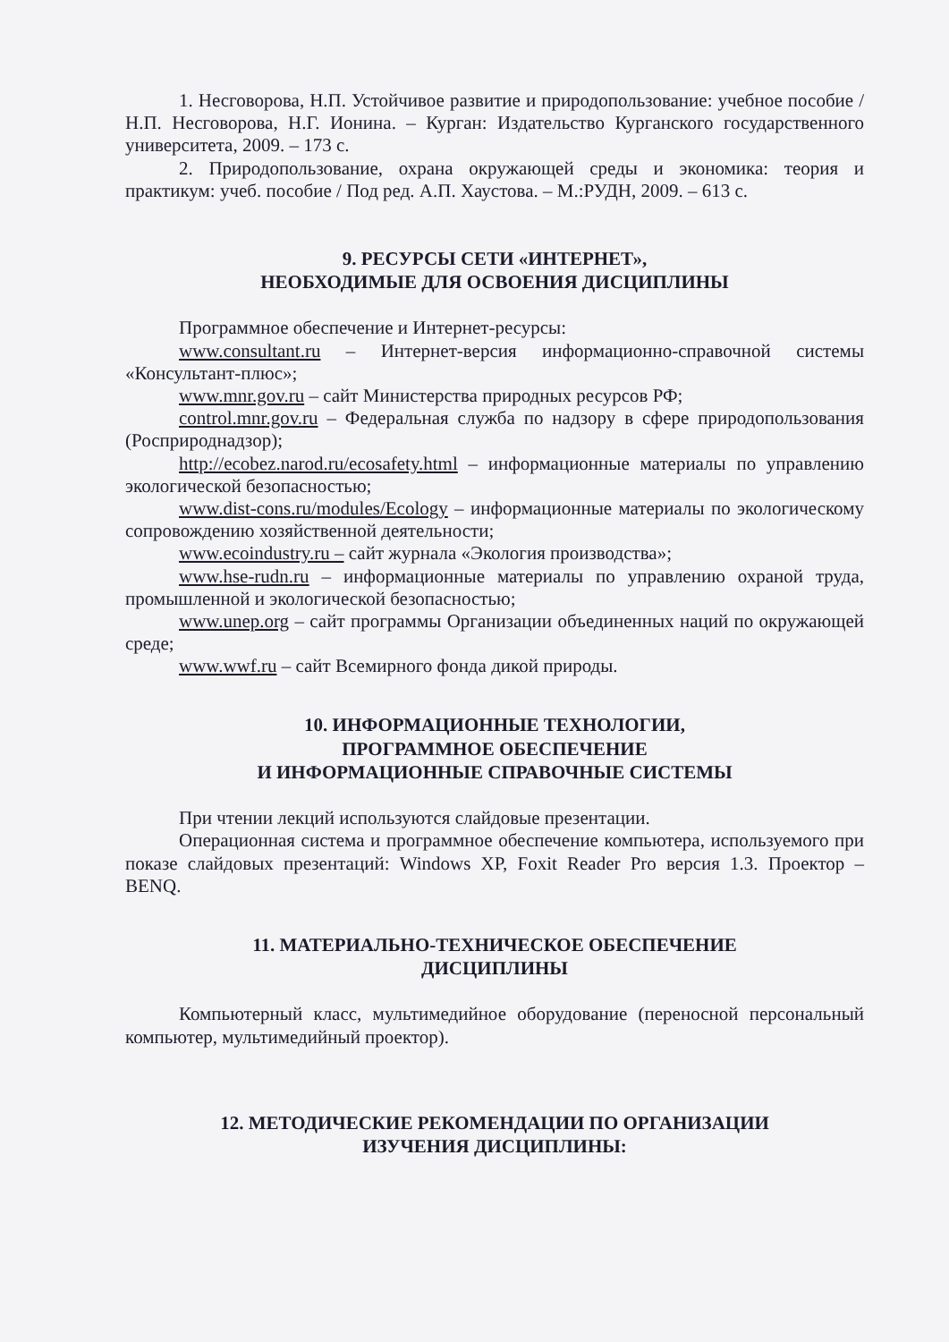1. Несговорова, Н.П. Устойчивое развитие и природопользование: учебное пособие / Н.П. Несговорова, Н.Г. Ионина. – Курган: Издательство Курганского государственного университета, 2009. – 173 с.
2. Природопользование, охрана окружающей среды и экономика: теория и практикум: учеб. пособие / Под ред. А.П. Хаустова. – М.:РУДН, 2009. – 613 с.
9. РЕСУРСЫ СЕТИ «ИНТЕРНЕТ»,
НЕОБХОДИМЫЕ ДЛЯ ОСВОЕНИЯ ДИСЦИПЛИНЫ
Программное обеспечение и Интернет-ресурсы:
www.consultant.ru – Интернет-версия информационно-справочной системы «Консультант-плюс»;
www.mnr.gov.ru – сайт Министерства природных ресурсов РФ;
control.mnr.gov.ru – Федеральная служба по надзору в сфере природопользования (Росприроднадзор);
http://ecobez.narod.ru/ecosafety.html – информационные материалы по управлению экологической безопасностью;
www.dist-cons.ru/modules/Ecology – информационные материалы по экологическому сопровождению хозяйственной деятельности;
www.ecoindustry.ru – сайт журнала «Экология производства»;
www.hse-rudn.ru – информационные материалы по управлению охраной труда, промышленной и экологической безопасностью;
www.unep.org – сайт программы Организации объединенных наций по окружающей среде;
www.wwf.ru – сайт Всемирного фонда дикой природы.
10. ИНФОРМАЦИОННЫЕ ТЕХНОЛОГИИ,
ПРОГРАММНОЕ ОБЕСПЕЧЕНИЕ
И ИНФОРМАЦИОННЫЕ СПРАВОЧНЫЕ СИСТЕМЫ
При чтении лекций используются слайдовые презентации.
Операционная система и программное обеспечение компьютера, используемого при показе слайдовых презентаций: Windows XP, Foxit Reader Pro версия 1.3. Проектор – BENQ.
11. МАТЕРИАЛЬНО-ТЕХНИЧЕСКОЕ ОБЕСПЕЧЕНИЕ
ДИСЦИПЛИНЫ
Компьютерный класс, мультимедийное оборудование (переносной персональный компьютер, мультимедийный проектор).
12. МЕТОДИЧЕСКИЕ РЕКОМЕНДАЦИИ ПО ОРГАНИЗАЦИИ
ИЗУЧЕНИЯ ДИСЦИПЛИНЫ: